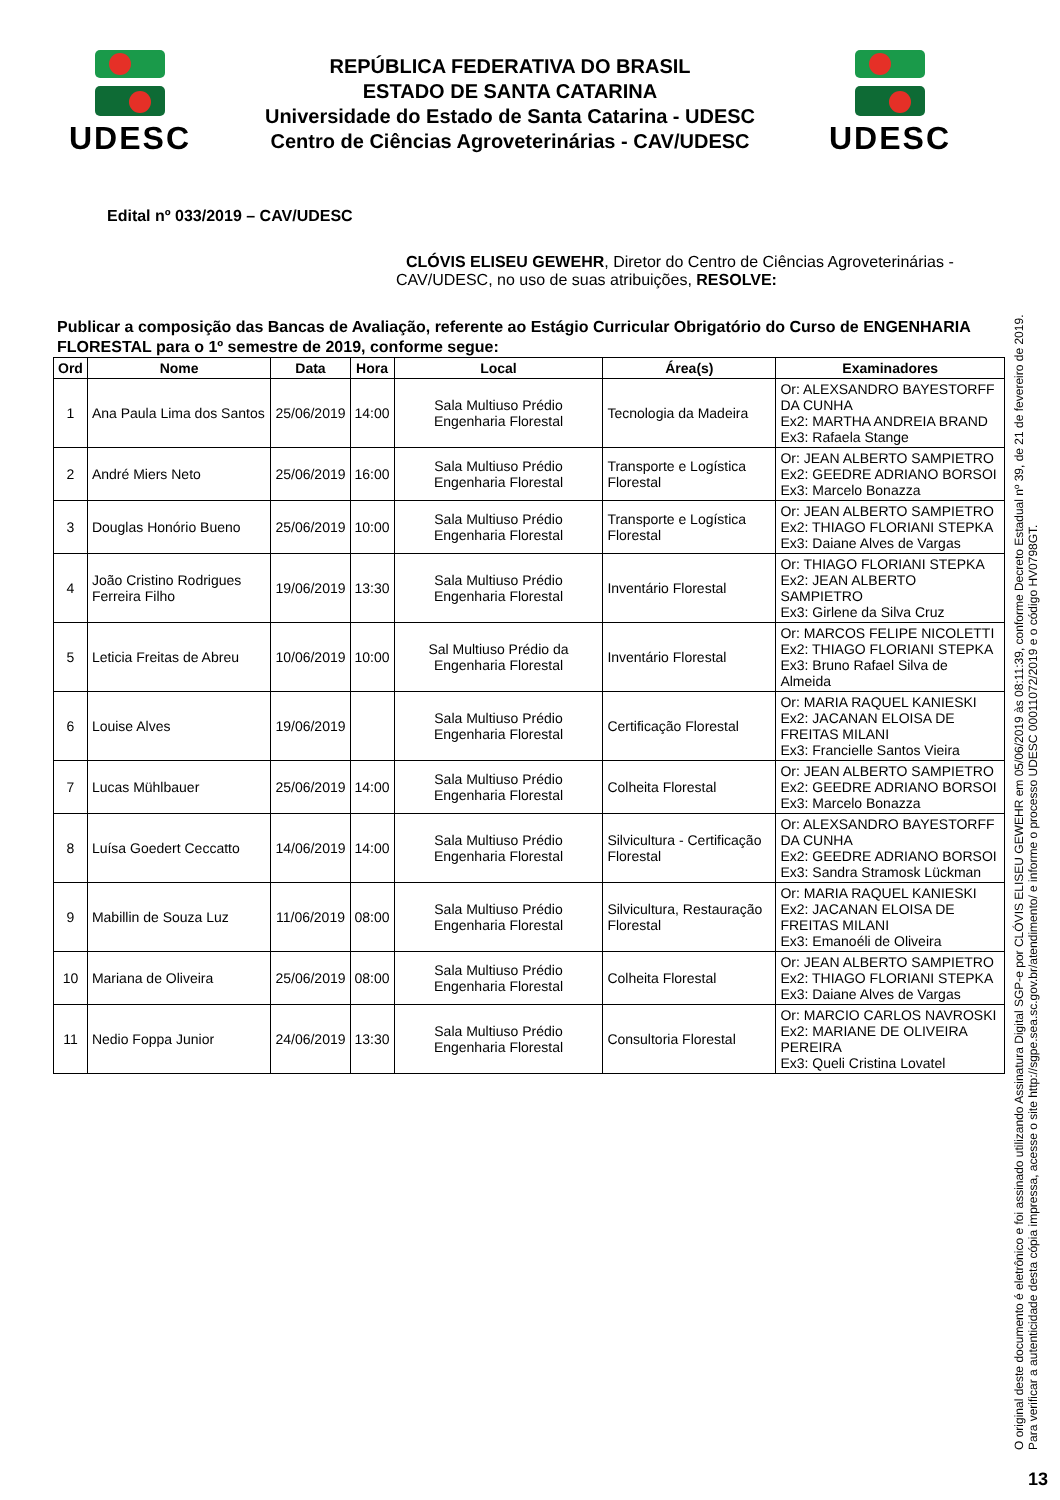UDESC
REPÚBLICA FEDERATIVA DO BRASIL
ESTADO DE SANTA CATARINA
Universidade do Estado de Santa Catarina - UDESC
Centro de Ciências Agroveterinárias - CAV/UDESC
UDESC
Edital nº 033/2019 – CAV/UDESC
CLÓVIS ELISEU GEWEHR, Diretor do Centro de Ciências Agroveterinárias - CAV/UDESC, no uso de suas atribuições, RESOLVE:
Publicar a composição das Bancas de Avaliação, referente ao Estágio Curricular Obrigatório do Curso de ENGENHARIA FLORESTAL para o 1º semestre de 2019, conforme segue:
| Ord | Nome | Data | Hora | Local | Área(s) | Examinadores |
| --- | --- | --- | --- | --- | --- | --- |
| 1 | Ana Paula Lima dos Santos | 25/06/2019 | 14:00 | Sala Multiuso Prédio Engenharia Florestal | Tecnologia da Madeira | Or: ALEXSANDRO BAYESTORFF DA CUNHA Ex2: MARTHA ANDREIA BRAND Ex3: Rafaela Stange |
| 2 | André Miers Neto | 25/06/2019 | 16:00 | Sala Multiuso Prédio Engenharia Florestal | Transporte e Logística Florestal | Or: JEAN ALBERTO SAMPIETRO Ex2: GEEDRE ADRIANO BORSOI Ex3: Marcelo Bonazza |
| 3 | Douglas Honório Bueno | 25/06/2019 | 10:00 | Sala Multiuso Prédio Engenharia Florestal | Transporte e Logística Florestal | Or: JEAN ALBERTO SAMPIETRO Ex2: THIAGO FLORIANI STEPKA Ex3: Daiane Alves de Vargas |
| 4 | João Cristino Rodrigues Ferreira Filho | 19/06/2019 | 13:30 | Sala Multiuso Prédio Engenharia Florestal | Inventário Florestal | Or: THIAGO FLORIANI STEPKA Ex2: JEAN ALBERTO SAMPIETRO Ex3: Girlene da Silva Cruz |
| 5 | Leticia Freitas de Abreu | 10/06/2019 | 10:00 | Sal Multiuso Prédio da Engenharia Florestal | Inventário Florestal | Or: MARCOS FELIPE NICOLETTI Ex2: THIAGO FLORIANI STEPKA Ex3: Bruno Rafael Silva de Almeida |
| 6 | Louise Alves | 19/06/2019 | | Sala Multiuso Prédio Engenharia Florestal | Certificação Florestal | Or: MARIA RAQUEL KANIESKI Ex2: JACANAN ELOISA DE FREITAS MILANI Ex3: Francielle Santos Vieira |
| 7 | Lucas Mühlbauer | 25/06/2019 | 14:00 | Sala Multiuso Prédio Engenharia Florestal | Colheita Florestal | Or: JEAN ALBERTO SAMPIETRO Ex2: GEEDRE ADRIANO BORSOI Ex3: Marcelo Bonazza |
| 8 | Luísa Goedert Ceccatto | 14/06/2019 | 14:00 | Sala Multiuso Prédio Engenharia Florestal | Silvicultura - Certificação Florestal | Or: ALEXSANDRO BAYESTORFF DA CUNHA Ex2: GEEDRE ADRIANO BORSOI Ex3: Sandra Stramosk Lückman |
| 9 | Mabillin de Souza Luz | 11/06/2019 | 08:00 | Sala Multiuso Prédio Engenharia Florestal | Silvicultura, Restauração Florestal | Or: MARIA RAQUEL KANIESKI Ex2: JACANAN ELOISA DE FREITAS MILANI Ex3: Emanoéli de Oliveira |
| 10 | Mariana de Oliveira | 25/06/2019 | 08:00 | Sala Multiuso Prédio Engenharia Florestal | Colheita Florestal | Or: JEAN ALBERTO SAMPIETRO Ex2: THIAGO FLORIANI STEPKA Ex3: Daiane Alves de Vargas |
| 11 | Nedio Foppa Junior | 24/06/2019 | 13:30 | Sala Multiuso Prédio Engenharia Florestal | Consultoria Florestal | Or: MARCIO CARLOS NAVROSKI Ex2: MARIANE DE OLIVEIRA PEREIRA Ex3: Queli Cristina Lovatel |
O original deste documento é eletrônico e foi assinado utilizando Assinatura Digital SGP-e por CLÓVIS ELISEU GEWEHR em 05/06/2019 às 08:11:39, conforme Decreto Estadual nº 39, de 21 de fevereiro de 2019.
Para verificar a autenticidade desta cópia impressa, acesse o site http://sgpe.sea.sc.gov.br/atendimento/ e informe o processo UDESC 00011072/2019 e o código HV0798GT.
13